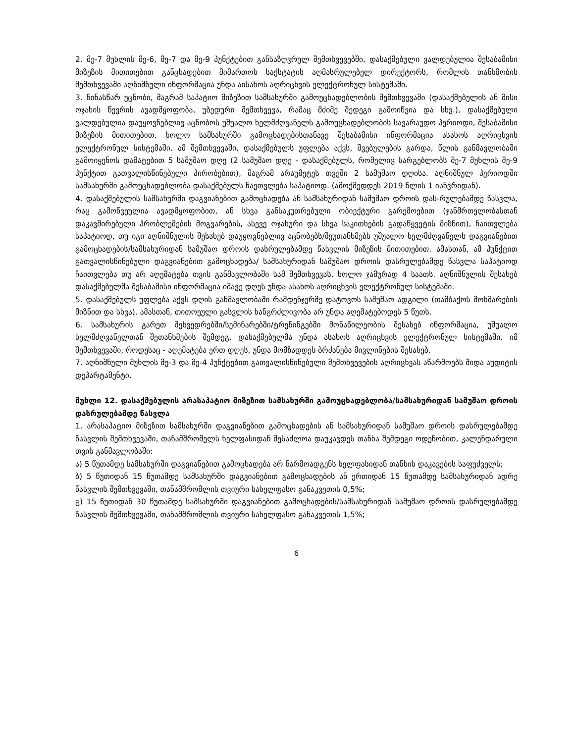2. მე-7 მუხლის მე-6, მე-7 და მე-9 პუნქტებით განსაზღვრულ შემთხვევებში, დასაქმებული ვალდებულია შესაბამისი მიზეზის მითითებით განცხადებით მიმართოს საქსტატის აღმასრულებელ დირექტორს, რომლის თანხმობის შემთხვევაში აღნიშნული ინფორმაცია უნდა აისახოს აღრიცხვის ელექტრონულ სისტემაში.
3. წინასწარ უცნობი, მაგრამ საპატიო მიზეზით სამსახურში გამოუცხადებლობის შემთხვევაში (დასაქმებულის ან მისი ოჯახის წევრის ავადმყოფობა, უბედური შემთხვევა, რამაც მძიმე შედეგი გამოიწვია და სხვ.), დასაქმებული ვალდებულია დაუყოვნებლივ აცნობოს უშუალო ხელმძღვანელს გამოუცხადებლობის სავარაუდო პერიოდი, შესაბამისი მიზეზის მითითებით, ხოლო სამსახურში გამოცხადებისთანავე შესაბამისი ინფორმაცია ასახოს აღრიცხვის ელექტრონულ სისტემაში. ამ შემთხვევაში, დასაქმებულს უფლება აქვს, შვებულების გარდა, წლის განმავლობაში გამოიყენოს დამატებით 5 სამუშაო დღე (2 სამუშაო დღე - დასაქმებულს, რომელიც სარგებლობს მე-7 მუხლის მე-9 პუნქტით გათვალისწინებული პირობებით), მაგრამ არაუმეტეს თვეში 2 სამუშაო დღისა. აღნიშნულ პერიოდში სამსახურში გამოუცხადებლობა დასაქმებულს ჩაეთვლება საპატიოდ. (ამოქმედდეს 2019 წლის 1 იანვრიდან).
4. დასაქმებულის სამსახურში დაგვიანებით გამოცხადება ან სამსახურიდან სამუშაო დროის დას-რულებამდე წასვლა, რაც გამოწვეულია ავადმყოფობით, ან სხვა განსაკუთრებული ობიექტური გარემოებით (ჯანმრთელობასთან დაკავშირებული პრობლემების მოგვარების, ასევე ოჯახური და სხვა საკითხების გადაწყვეტის მიზნით), ჩაითვლება საპატიოდ, თუ იგი აღნიშნულის შესახებ დაუყოვნებლივ აცნობებს/შეუთანხმებს უშუალო ხელმძღვანელს დაგვიანებით გამოცხადების/სამსახურიდან სამუშაო დროის დასრულებამდე წასვლის მიზეზის მითითებით. ამასთან, ამ პუნქტით გათვალისწინებული დაგვიანებით გამოცხადება/ სამსახურიდან სამუშაო დროის დასრულებამდე წასვლა საპატიოდ ჩაითვლება თუ არ აღემატება თვის განმავლობაში სამ შემთხვევას, ხოლო ჯამურად 4 საათს. აღნიშნულის შესახებ დასაქმებულმა შესაბამისი ინფორმაცია იმავე დღეს უნდა ასახოს აღრიცხვის ელექტრონულ სისტემაში.
5. დასაქმებულს უფლება აქვს დღის განმავლობაში რამდენჯერმე დატოვოს სამუშაო ადგილი (თამბაქოს მოხმარების მიზნით და სხვა). ამასთან, თითოეული გასვლის ხანგრძლივობა არ უნდა აღემატებოდეს 5 წუთს.
6. სამსახურის გარეთ შეხვედრებში/სემინარებში/ტრენინგებში მონაწილეობის შესახებ ინფორმაცია, უშუალო ხელმძღვანელთან შეთანხმების შემდეგ, დასაქმებულმა უნდა ასახოს აღრიცხვის ელექტრონულ სისტემაში. იმ შემთხვევაში, როდესაც - აღემატება ერთ დღეს, უნდა მომზადდეს ბრძანება მივლინების შესახებ.
7. აღნიშნული მუხლის მე-3 და მე-4 პუნქტებით გათვალისწინებული შემთხვევების აღრიცხვას აწარმოებს შიდა აუდიტის დეპარტამენტი.
მუხლი 12. დასაქმებულის არასაპატიო მიზეზით სამსახურში გამოუცხადებლობა/სამსახურიდან სამუშაო დროის დასრულებამდე წასვლა
1. არასაპატიო მიზეზით სამსახურში დაგვიანებით გამოცხადების ან სამსახურიდან სამუშაო დროის დასრულებამდე წასვლის შემთხვევაში, თანამშრომელს ხელფასიდან შესაძლოა დაუკავდეს თანხა შემდეგი ოდენობით, კალენდარული თვის განმავლობაში:
ა) 5 წუთამდე სამსახურში დაგვიანებით გამოცხადება არ წარმოადგენს ხელფასიდან თანხის დაკავების საფუძველს;
ბ) 5 წუთიდან 15 წუთამდე სამსახურში დაგვიანებით გამოცხადების ან ერთიდან 15 წუთამდე სამსახურიდან ადრე წასვლის შემთხვევაში, თანამშრომლის თვიური სახელფასო განაკვეთის 0,5%;
გ) 15 წუთიდან 30 წუთამდე სამსახურში დაგვიანებით გამოცხადების/სამსახურიდან სამუშაო დროის დასრულებამდე წასვლის შემთხვევაში, თანამშრომლის თვიური სახელფასო განაკვეთის 1,5%;
6